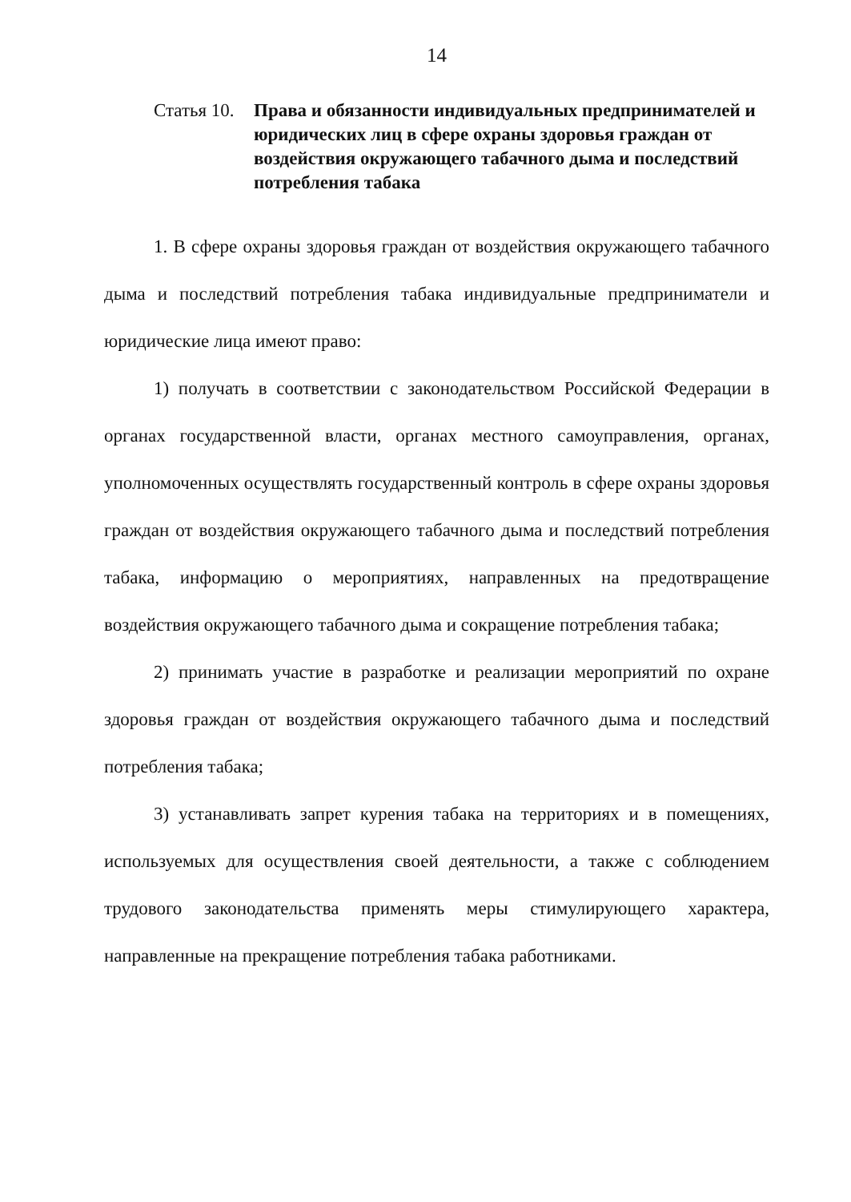14
Статья 10.
Права и обязанности индивидуальных предпринимателей и юридических лиц в сфере охраны здоровья граждан от воздействия окружающего табачного дыма и последствий потребления табака
1. В сфере охраны здоровья граждан от воздействия окружающего табачного дыма и последствий потребления табака индивидуальные предприниматели и юридические лица имеют право:
1) получать в соответствии с законодательством Российской Федерации в органах государственной власти, органах местного самоуправления, органах, уполномоченных осуществлять государственный контроль в сфере охраны здоровья граждан от воздействия окружающего табачного дыма и последствий потребления табака, информацию о мероприятиях, направленных на предотвращение воздействия окружающего табачного дыма и сокращение потребления табака;
2) принимать участие в разработке и реализации мероприятий по охране здоровья граждан от воздействия окружающего табачного дыма и последствий потребления табака;
3) устанавливать запрет курения табака на территориях и в помещениях, используемых для осуществления своей деятельности, а также с соблюдением трудового законодательства применять меры стимулирующего характера, направленные на прекращение потребления табака работниками.